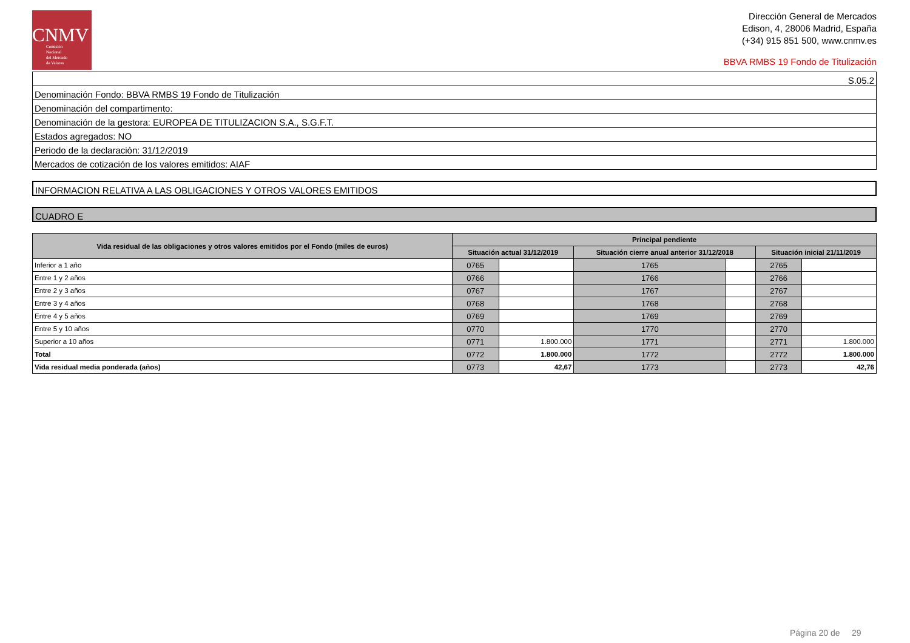CNMV
Comisión
Nacional
del Mercado
de Valores
Dirección General de Mercados
Edison, 4, 28006 Madrid, España
(+34) 915 851 500, www.cnmv.es
BBVA RMBS 19 Fondo de Titulización
S.05.2
Denominación Fondo: BBVA RMBS 19 Fondo de Titulización
Denominación del compartimento:
Denominación de la gestora: EUROPEA DE TITULIZACION S.A., S.G.F.T.
Estados agregados: NO
Periodo de la declaración: 31/12/2019
Mercados de cotización de los valores emitidos: AIAF
INFORMACION RELATIVA A LAS OBLIGACIONES Y OTROS VALORES EMITIDOS
CUADRO E
| Vida residual de las obligaciones y otros valores emitidos por el Fondo (miles de euros) | Principal pendiente | | | | | |
| --- | --- | --- | --- | --- | --- | --- |
| | Situación actual 31/12/2019 | | Situación cierre anual anterior 31/12/2018 | | Situación inicial 21/11/2019 | |
| Inferior a 1 año | 0765 | | 1765 | | 2765 | |
| Entre 1 y 2 años | 0766 | | 1766 | | 2766 | |
| Entre 2 y 3 años | 0767 | | 1767 | | 2767 | |
| Entre 3 y 4 años | 0768 | | 1768 | | 2768 | |
| Entre 4 y 5 años | 0769 | | 1769 | | 2769 | |
| Entre 5 y 10 años | 0770 | | 1770 | | 2770 | |
| Superior a 10 años | 0771 | 1.800.000 | 1771 | | 2771 | 1.800.000 |
| Total | 0772 | 1.800.000 | 1772 | | 2772 | 1.800.000 |
| Vida residual media ponderada (años) | 0773 | 42,67 | 1773 | | 2773 | 42,76 |
Página 20 de 29